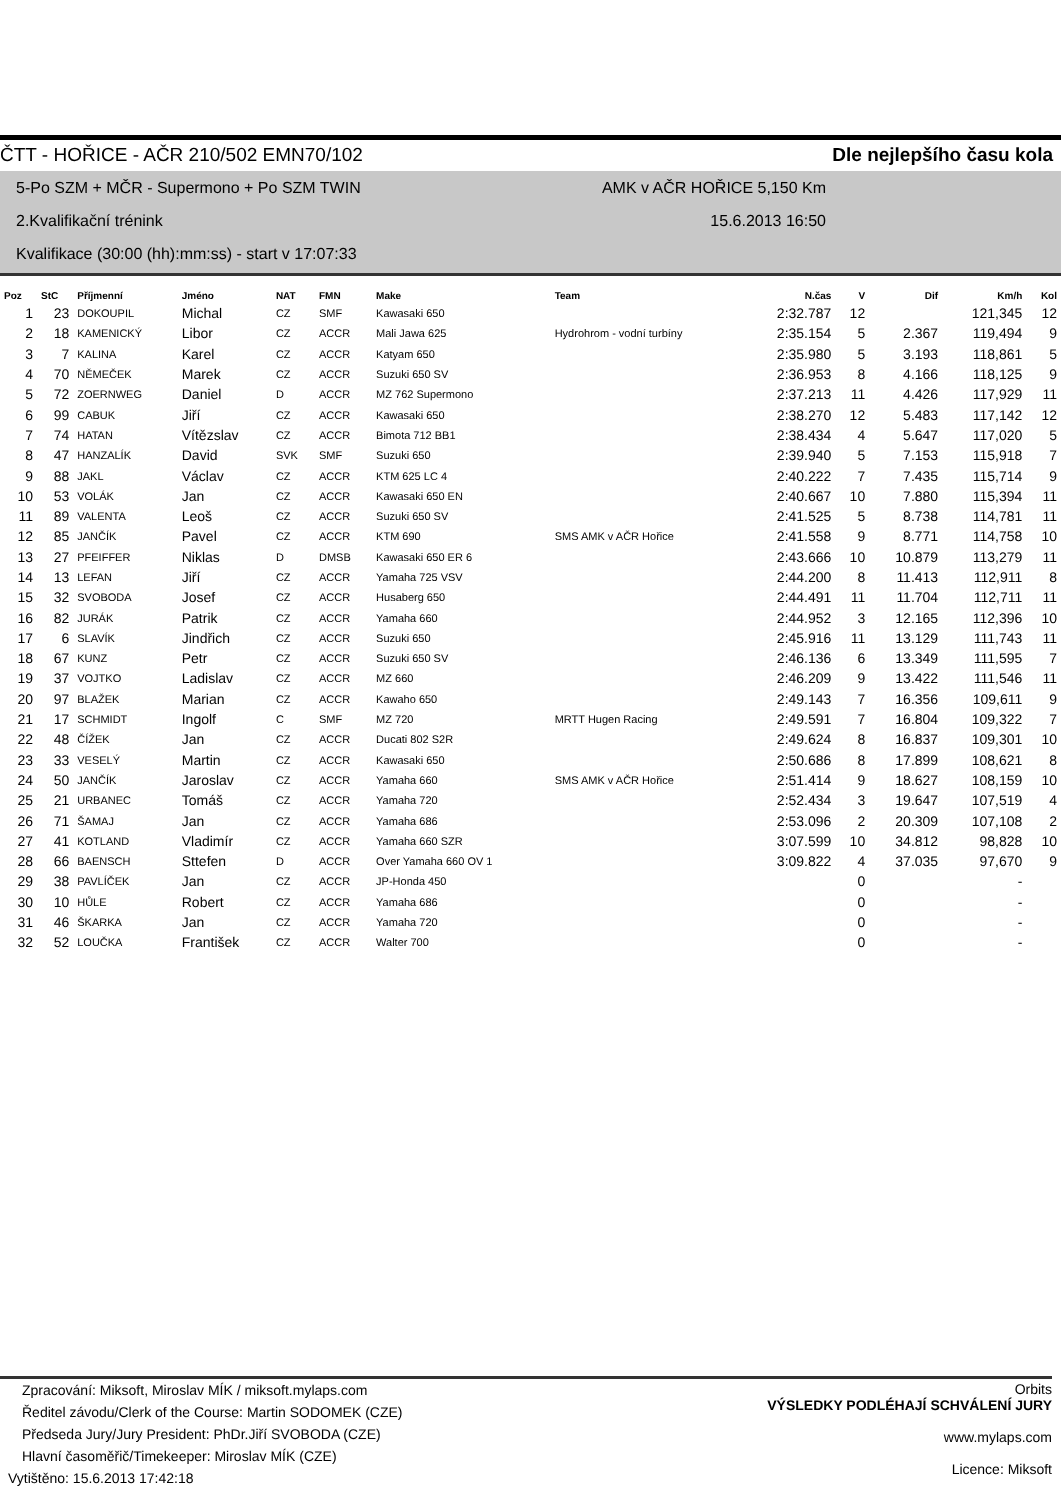ČTT - HOŘICE - AČR 210/502 EMN70/102 Dle nejlepšího času kola
5-Po SZM + MČR - Supermono + Po SZM TWIN AMK v AČR HOŘICE 5,150 Km
2.Kvalifikační trénink 15.6.2013 16:50
Kvalifikace (30:00 (hh):mm:ss) - start v 17:07:33
| Poz | StC | Příjmenní | Jméno | NAT | FMN | Make | Team | N.čas | V | Dif | Km/h | Kol |
| --- | --- | --- | --- | --- | --- | --- | --- | --- | --- | --- | --- | --- |
| 1 | 23 | DOKOUPIL | Michal | CZ | SMF | Kawasaki 650 | | 2:32.787 | 12 | | 121,345 | 12 |
| 2 | 18 | KAMENICKÝ | Libor | CZ | ACCR | Mali Jawa 625 | Hydrohrom - vodní turbíny | 2:35.154 | 5 | 2.367 | 119,494 | 9 |
| 3 | 7 | KALINA | Karel | CZ | ACCR | Katyam 650 | | 2:35.980 | 5 | 3.193 | 118,861 | 5 |
| 4 | 70 | NĚMEČEK | Marek | CZ | ACCR | Suzuki 650 SV | | 2:36.953 | 8 | 4.166 | 118,125 | 9 |
| 5 | 72 | ZOERNWEG | Daniel | D | ACCR | MZ 762 Supermono | | 2:37.213 | 11 | 4.426 | 117,929 | 11 |
| 6 | 99 | CABUK | Jiří | CZ | ACCR | Kawasaki 650 | | 2:38.270 | 12 | 5.483 | 117,142 | 12 |
| 7 | 74 | HATAN | Vítězslav | CZ | ACCR | Bimota 712 BB1 | | 2:38.434 | 4 | 5.647 | 117,020 | 5 |
| 8 | 47 | HANZALÍK | David | SVK | SMF | Suzuki 650 | | 2:39.940 | 5 | 7.153 | 115,918 | 7 |
| 9 | 88 | JAKL | Václav | CZ | ACCR | KTM 625 LC 4 | | 2:40.222 | 7 | 7.435 | 115,714 | 9 |
| 10 | 53 | VOLÁK | Jan | CZ | ACCR | Kawasaki 650 EN | | 2:40.667 | 10 | 7.880 | 115,394 | 11 |
| 11 | 89 | VALENTA | Leoš | CZ | ACCR | Suzuki 650 SV | | 2:41.525 | 5 | 8.738 | 114,781 | 11 |
| 12 | 85 | JANČÍK | Pavel | CZ | ACCR | KTM 690 | SMS AMK v AČR Hořice | 2:41.558 | 9 | 8.771 | 114,758 | 10 |
| 13 | 27 | PFEIFFER | Niklas | D | DMSB | Kawasaki 650 ER 6 | | 2:43.666 | 10 | 10.879 | 113,279 | 11 |
| 14 | 13 | LEFAN | Jiří | CZ | ACCR | Yamaha 725 VSV | | 2:44.200 | 8 | 11.413 | 112,911 | 8 |
| 15 | 32 | SVOBODA | Josef | CZ | ACCR | Husaberg 650 | | 2:44.491 | 11 | 11.704 | 112,711 | 11 |
| 16 | 82 | JURÁK | Patrik | CZ | ACCR | Yamaha 660 | | 2:44.952 | 3 | 12.165 | 112,396 | 10 |
| 17 | 6 | SLAVÍK | Jindřich | CZ | ACCR | Suzuki 650 | | 2:45.916 | 11 | 13.129 | 111,743 | 11 |
| 18 | 67 | KUNZ | Petr | CZ | ACCR | Suzuki 650 SV | | 2:46.136 | 6 | 13.349 | 111,595 | 7 |
| 19 | 37 | VOJTKO | Ladislav | CZ | ACCR | MZ 660 | | 2:46.209 | 9 | 13.422 | 111,546 | 11 |
| 20 | 97 | BLAŽEK | Marian | CZ | ACCR | Kawaho 650 | | 2:49.143 | 7 | 16.356 | 109,611 | 9 |
| 21 | 17 | SCHMIDT | Ingolf | C | SMF | MZ 720 | MRTT Hugen Racing | 2:49.591 | 7 | 16.804 | 109,322 | 7 |
| 22 | 48 | ČÍŽEK | Jan | CZ | ACCR | Ducati 802 S2R | | 2:49.624 | 8 | 16.837 | 109,301 | 10 |
| 23 | 33 | VESELÝ | Martin | CZ | ACCR | Kawasaki 650 | | 2:50.686 | 8 | 17.899 | 108,621 | 8 |
| 24 | 50 | JANČÍK | Jaroslav | CZ | ACCR | Yamaha 660 | SMS AMK v AČR Hořice | 2:51.414 | 9 | 18.627 | 108,159 | 10 |
| 25 | 21 | URBANEC | Tomáš | CZ | ACCR | Yamaha 720 | | 2:52.434 | 3 | 19.647 | 107,519 | 4 |
| 26 | 71 | ŠAMAJ | Jan | CZ | ACCR | Yamaha 686 | | 2:53.096 | 2 | 20.309 | 107,108 | 2 |
| 27 | 41 | KOTLAND | Vladimír | CZ | ACCR | Yamaha 660 SZR | | 3:07.599 | 10 | 34.812 | 98,828 | 10 |
| 28 | 66 | BAENSCH | Sttefen | D | ACCR | Over Yamaha 660 OV 1 | | 3:09.822 | 4 | 37.035 | 97,670 | 9 |
| 29 | 38 | PAVLÍČEK | Jan | CZ | ACCR | JP-Honda 450 | | | 0 | | - | |
| 30 | 10 | HŮLE | Robert | CZ | ACCR | Yamaha 686 | | | 0 | | - | |
| 31 | 46 | ŠKARKA | Jan | CZ | ACCR | Yamaha 720 | | | 0 | | - | |
| 32 | 52 | LOUČKA | František | CZ | ACCR | Walter 700 | | | 0 | | - | |
Orbits
VÝSLEDKY PODLÉHAJÍ SCHVÁLENÍ JURY
www.mylaps.com
Licence: Miksoft
Zpracování: Miksoft, Miroslav MÍK / miksoft.mylaps.com
Ředitel závodu/Clerk of the Course: Martin SODOMEK (CZE)
Předseda Jury/Jury President: PhDr.Jiří SVOBODA (CZE)
Hlavní časoměřič/Timekeeper: Miroslav MÍK (CZE)
Vytištěno: 15.6.2013 17:42:18